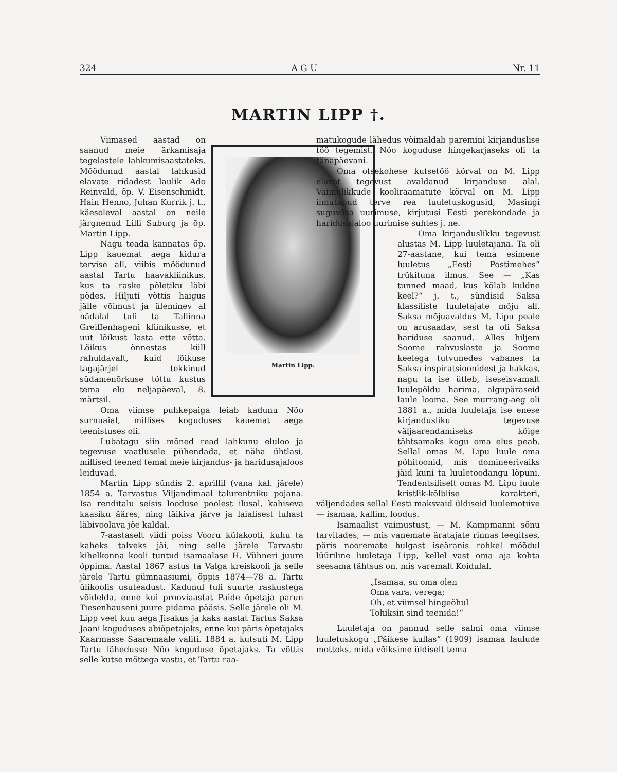324 A G U Nr. 11
MARTIN LIPP †.
Martin Lipp.
Viimased aastad on saanud meie ärkamisaja tegelastele lahkumisaastateks. Möödunud aastal lahkusid elavate ridadest laulik Ado Reinvald, õp. V. Eisenschmidt, Hain Henno, Juhan Kurrik j. t., käesoleval aastal on neile järgnenud Lilli Suburg ja õp. Martin Lipp.
Nagu teada kannatas õp. Lipp kauemat aega kidura tervise all, viibis möödunud aastal Tartu haavakliinikus, kus ta raske põletiku läbi põdes. Hiljuti võttis haigus jälle võimust ja üleminev al nädalal tuli ta Tallinna Greiffenhageni kliinikusse, et uut lõikust lasta ette võtta. Lõikus õnnestas küll rahuldavalt, kuid lõikuse tagajärjel tekkinud südamenõrkuse tõttu kustus tema elu neljapäeval, 8. märtsil.
Oma viimse puhkepaiga leiab kadunu Nõo surnuaial, millises koguduses kauemat aega teenistuses oli.
Lubatagu siin mõned read lahkunu eluloo ja tegevuse vaatlusele pühendada, et näha ühtlasi, millised teened temal meie kirjandus- ja haridusajaloos leiduvad.
Martin Lipp sündis 2. aprillil (vana kal. järele) 1854 a. Tarvastus Viljandimaal talurentniku pojana. Isa renditalu seisis looduse poolest ilusal, kahiseva kaasiku ääres, ning läikiva järve ja laialisest luhast läbivoolava jõe kaldal.
7-aastaselt viidi poiss Vooru külakooli, kuhu ta kaheks talveks jäi, ning selle järele Tarvastu kihelkonna kooli tuntud isamaalase H. Vühneri juure õppima. Aastal 1867 astus ta Valga kreiskooli ja selle järele Tartu gümnaasiumi, õppis 1874—78 a. Tartu ülikoolis usuteadust. Kadunul tuli suurte raskustega võidelda, enne kui prooviaastat Paide õpetaja parun Tiesenhauseni juure pidama pääsis. Selle järele oli M. Lipp veel kuu aega Jisakus ja kaks aastat Tartus Saksa Jaani koguduses abiõpetajaks, enne kui päris õpetajaks Kaarmasse Saaremaale valiti. 1884 a. kutsuti M. Lipp Tartu lähedusse Nõo koguduse õpetajaks. Ta võttis selle kutse mõttega vastu, et Tartu raa-
matukogude lähedus võimaldab paremini kirjanduslise töö tegemist. Nõo koguduse hingekarjaseks oli ta tänapäevani.
Oma otsekohese kutsetöö kõrval on M. Lipp elavat tegevust avaldanud kirjanduse alal. Vaimulikkude kooliraamatute kõrval on M. Lipp ilmutanud terve rea luuletuskogusid, Masingi suguvõsa uurimuse, kirjutusi Eesti perekondade ja haridusajaloo uurimise suhtes j. ne.
Oma kirjanduslikku tegevust alustas M. Lipp luuletajana. Ta oli 27-aastane, kui tema esimene luuletus „Eesti Postimehes“ trükituna ilmus. See — „Kas tunned maad, kus kõlab kuldne keel?“ j. t., sündisid Saksa klassiliste luuletajate mõju all. Saksa mõjuavaldus M. Lipu peale on arusaadav, sest ta oli Saksa hariduse saanud. Alles hiljem Soome rahvuslaste ja Soome keelega tutvunedes vabanes ta Saksa inspiratsioonidest ja hakkas, nagu ta ise ütleb, iseseisvamalt luulepõldu harima, algupäraseid laule looma. See murrang-aeg oli 1881 a., mida luuletaja ise enese kirjandusliku tegevuse väljaarendamiseks kõige tähtsamaks kogu oma elus peab. Sellal omas M. Lipu luule oma põhitoonid, mis domineerivaiks jäid kuni ta luuletoodangu lõpuni. Tendentsiliselt omas M. Lipu luule kristlik-kõlblise karakteri, väljendades sellal Eesti maksvaid üldiseid luulemotiive — isamaa, kallim, loodus.
Isamaalist vaimustust, — M. Kampmanni sõnu tarvitades, — mis vanemate äratajate rinnas leegitses, päris nooremate hulgast iseäranis rohkel mõõdul lüüriline luuletaja Lipp, kellel vast oma aja kohta seesama tähtsus on, mis varemalt Koidulal.
„Isamaa, su oma olen
Oma vara, verega;
Oh, et viimsel hingeõhul
Tohiksin sind teenida!“
Luuletaja on pannud selle salmi oma viimse luuletuskogu „Päikese kullas“ (1909) isamaa laulude mottoks, mida võiksime üldiselt tema